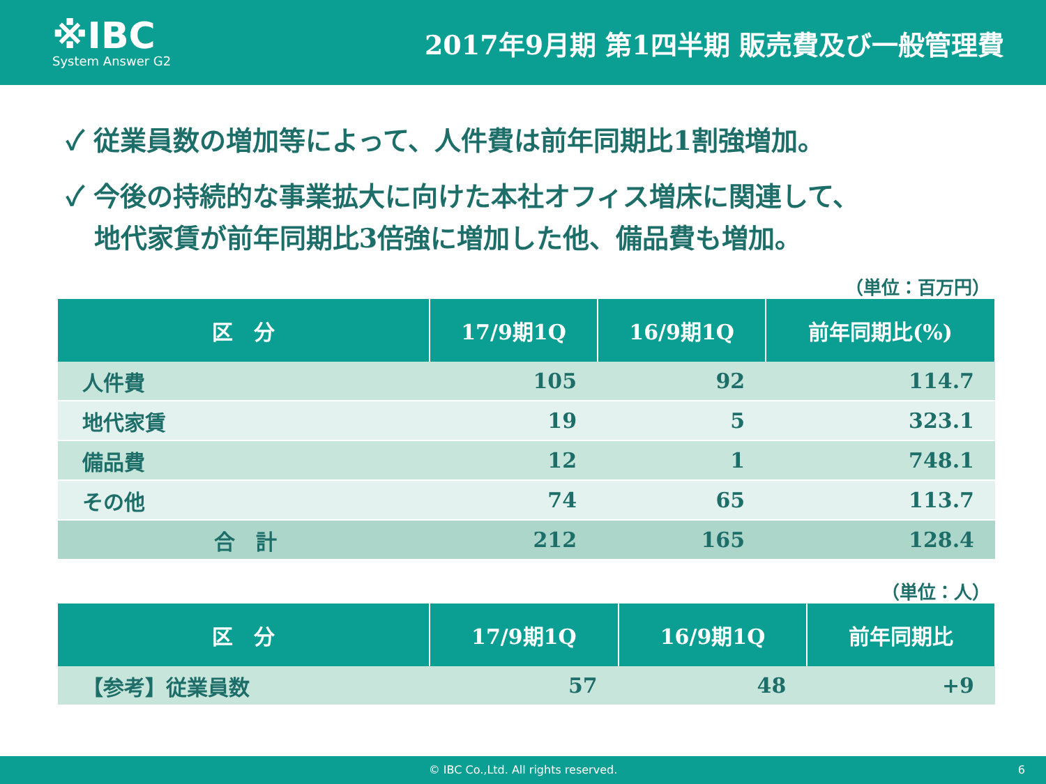※IBC
System Answer G2
2017年9月期 第1四半期 販売費及び一般管理費
✓ 従業員数の増加等によって、人件費は前年同期比1割強増加。
✓ 今後の持続的な事業拡大に向けた本社オフィス増床に関連して、
地代家賃が前年同期比3倍強に増加した他、備品費も増加。
（単位：百万円）
| 区 分 | 17/9期1Q | 16/9期1Q | 前年同期比(%) |
| --- | --- | --- | --- |
| 人件費 | 105 | 92 | 114.7 |
| 地代家賃 | 19 | 5 | 323.1 |
| 備品費 | 12 | 1 | 748.1 |
| その他 | 74 | 65 | 113.7 |
| 合 計 | 212 | 165 | 128.4 |
（単位：人）
| 区 分 | 17/9期1Q | 16/9期1Q | 前年同期比 |
| --- | --- | --- | --- |
| 【参考】従業員数 | 57 | 48 | +9 |
© IBC Co.,Ltd. All rights reserved. 6